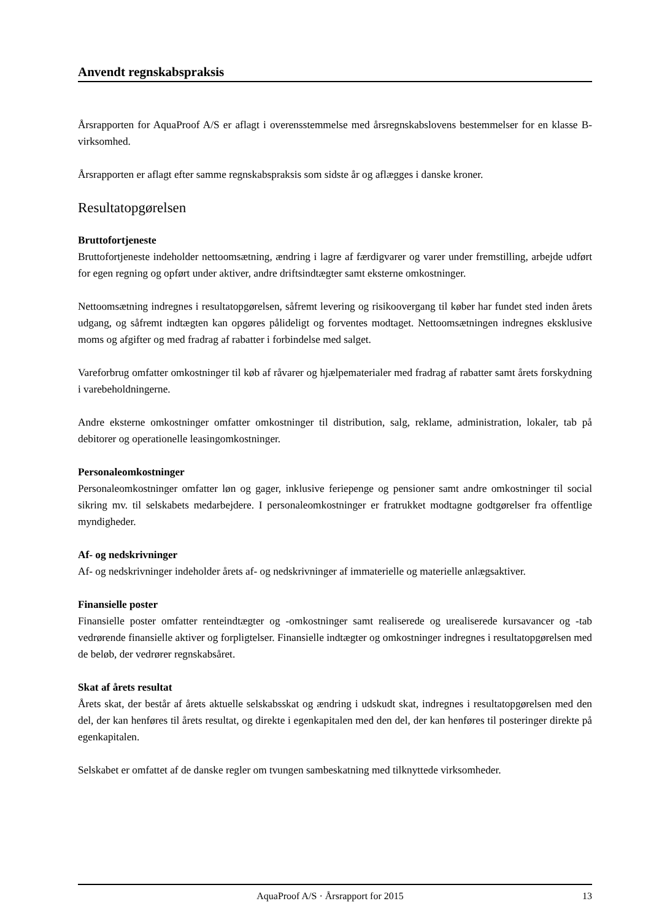Anvendt regnskabspraksis
Årsrapporten for AquaProof A/S er aflagt i overensstemmelse med årsregnskabslovens bestemmelser for en klasse B-virksomhed.
Årsrapporten er aflagt efter samme regnskabspraksis som sidste år og aflægges i danske kroner.
Resultatopgørelsen
Bruttofortjeneste
Bruttofortjeneste indeholder nettoomsætning, ændring i lagre af færdigvarer og varer under fremstilling, arbejde udført for egen regning og opført under aktiver, andre driftsindtægter samt eksterne omkostninger.
Nettoomsætning indregnes i resultatopgørelsen, såfremt levering og risikoovergang til køber har fundet sted inden årets udgang, og såfremt indtægten kan opgøres pålideligt og forventes modtaget. Nettoomsætningen indregnes eksklusive moms og afgifter og med fradrag af rabatter i forbindelse med salget.
Vareforbrug omfatter omkostninger til køb af råvarer og hjælpematerialer med fradrag af rabatter samt årets forskydning i varebeholdningerne.
Andre eksterne omkostninger omfatter omkostninger til distribution, salg, reklame, administration, lokaler, tab på debitorer og operationelle leasingomkostninger.
Personaleomkostninger
Personaleomkostninger omfatter løn og gager, inklusive feriepenge og pensioner samt andre omkostninger til social sikring mv. til selskabets medarbejdere. I personaleomkostninger er fratrukket modtagne godtgørelser fra offentlige myndigheder.
Af- og nedskrivninger
Af- og nedskrivninger indeholder årets af- og nedskrivninger af immaterielle og materielle anlægsaktiver.
Finansielle poster
Finansielle poster omfatter renteindtægter og -omkostninger samt realiserede og urealiserede kursavancer og -tab vedrørende finansielle aktiver og forpligtelser. Finansielle indtægter og omkostninger indregnes i resultatopgørelsen med de beløb, der vedrører regnskabsåret.
Skat af årets resultat
Årets skat, der består af årets aktuelle selskabsskat og ændring i udskudt skat, indregnes i resultatopgørelsen med den del, der kan henføres til årets resultat, og direkte i egenkapitalen med den del, der kan henføres til posteringer direkte på egenkapitalen.
Selskabet er omfattet af de danske regler om tvungen sambeskatning med tilknyttede virksomheder.
AquaProof A/S · Årsrapport for 2015 13